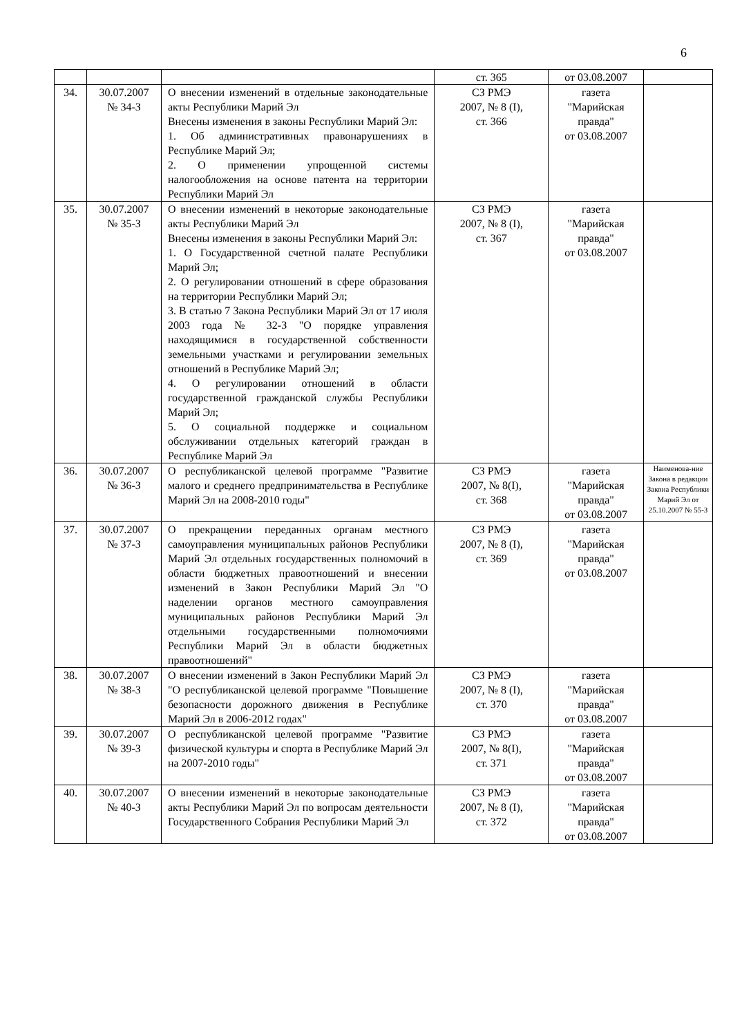6
| | | | ст. 365 | от 03.08.2007 | |
| 34. | 30.07.2007 № 34-З | О внесении изменений в отдельные законодательные акты Республики Марий Эл Внесены изменения в законы Республики Марий Эл: 1. Об административных правонарушениях в Республике Марий Эл; 2. О применении упрощенной системы налогообложения на основе патента на территории Республики Марий Эл | СЗ РМЭ 2007, № 8 (I), ст. 366 | газета "Марийская правда" от 03.08.2007 | |
| 35. | 30.07.2007 № 35-З | О внесении изменений в некоторые законодательные акты Республики Марий Эл Внесены изменения в законы Республики Марий Эл: 1. О Государственной счетной палате Республики Марий Эл; 2. О регулировании отношений в сфере образования на территории Республики Марий Эл; 3. В статью 7 Закона Республики Марий Эл от 17 июля 2003 года № 32-З "О порядке управления находящимися в государственной собственности земельными участками и регулировании земельных отношений в Республике Марий Эл; 4. О регулировании отношений в области государственной гражданской службы Республики Марий Эл; 5. О социальной поддержке и социальном обслуживании отдельных категорий граждан в Республике Марий Эл | СЗ РМЭ 2007, № 8 (I), ст. 367 | газета "Марийская правда" от 03.08.2007 | |
| 36. | 30.07.2007 № 36-З | О республиканской целевой программе "Развитие малого и среднего предпринимательства в Республике Марий Эл на 2008-2010 годы" | СЗ РМЭ 2007, № 8(I), ст. 368 | газета "Марийская правда" от 03.08.2007 | Наименова-ние Закона в редакции Закона Республики Марий Эл от 25.10.2007 № 55-З |
| 37. | 30.07.2007 № 37-З | О прекращении переданных органам местного самоуправления муниципальных районов Республики Марий Эл отдельных государственных полномочий в области бюджетных правоотношений и внесении изменений в Закон Республики Марий Эл "О наделении органов местного самоуправления муниципальных районов Республики Марий Эл отдельными государственными полномочиями Республики Марий Эл в области бюджетных правоотношений" | СЗ РМЭ 2007, № 8 (I), ст. 369 | газета "Марийская правда" от 03.08.2007 | |
| 38. | 30.07.2007 № 38-З | О внесении изменений в Закон Республики Марий Эл "О республиканской целевой программе "Повышение безопасности дорожного движения в Республике Марий Эл в 2006-2012 годах" | СЗ РМЭ 2007, № 8 (I), ст. 370 | газета "Марийская правда" от 03.08.2007 | |
| 39. | 30.07.2007 № 39-З | О республиканской целевой программе "Развитие физической культуры и спорта в Республике Марий Эл на 2007-2010 годы" | СЗ РМЭ 2007, № 8(I), ст. 371 | газета "Марийская правда" от 03.08.2007 | |
| 40. | 30.07.2007 № 40-З | О внесении изменений в некоторые законодательные акты Республики Марий Эл по вопросам деятельности Государственного Собрания Республики Марий Эл | СЗ РМЭ 2007, № 8 (I), ст. 372 | газета "Марийская правда" от 03.08.2007 | |